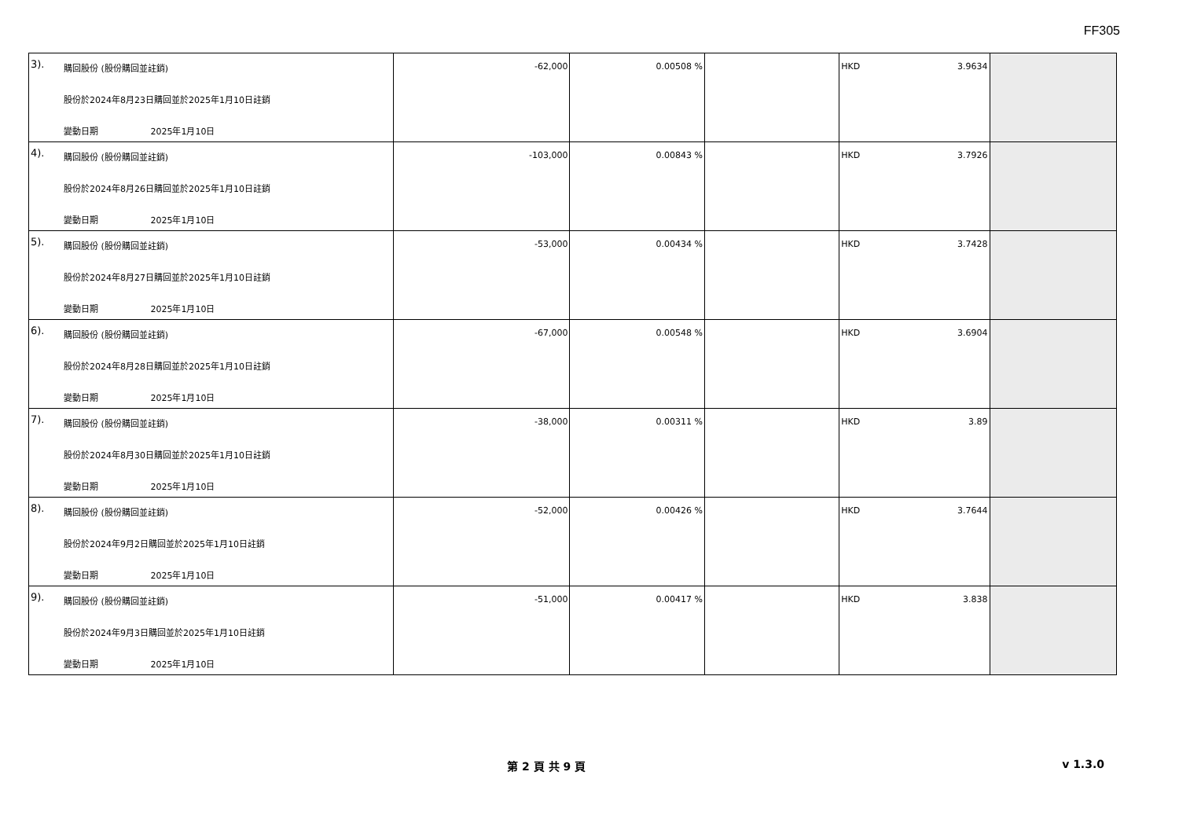FF305
| 3). 購回股份 (股份購回並註銷) 股份於2024年8月23日購回並於2025年1月10日註銷 變動日期 2025年1月10日 | -62,000 | 0.00508 % | | HKD 3.9634 | |
| 4). 購回股份 (股份購回並註銷) 股份於2024年8月26日購回並於2025年1月10日註銷 變動日期 2025年1月10日 | -103,000 | 0.00843 % | | HKD 3.7926 | |
| 5). 購回股份 (股份購回並註銷) 股份於2024年8月27日購回並於2025年1月10日註銷 變動日期 2025年1月10日 | -53,000 | 0.00434 % | | HKD 3.7428 | |
| 6). 購回股份 (股份購回並註銷) 股份於2024年8月28日購回並於2025年1月10日註銷 變動日期 2025年1月10日 | -67,000 | 0.00548 % | | HKD 3.6904 | |
| 7). 購回股份 (股份購回並註銷) 股份於2024年8月30日購回並於2025年1月10日註銷 變動日期 2025年1月10日 | -38,000 | 0.00311 % | | HKD 3.89 | |
| 8). 購回股份 (股份購回並註銷) 股份於2024年9月2日購回並於2025年1月10日註銷 變動日期 2025年1月10日 | -52,000 | 0.00426 % | | HKD 3.7644 | |
| 9). 購回股份 (股份購回並註銷) 股份於2024年9月3日購回並於2025年1月10日註銷 變動日期 2025年1月10日 | -51,000 | 0.00417 % | | HKD 3.838 | |
第 2 頁 共 9 頁 v 1.3.0